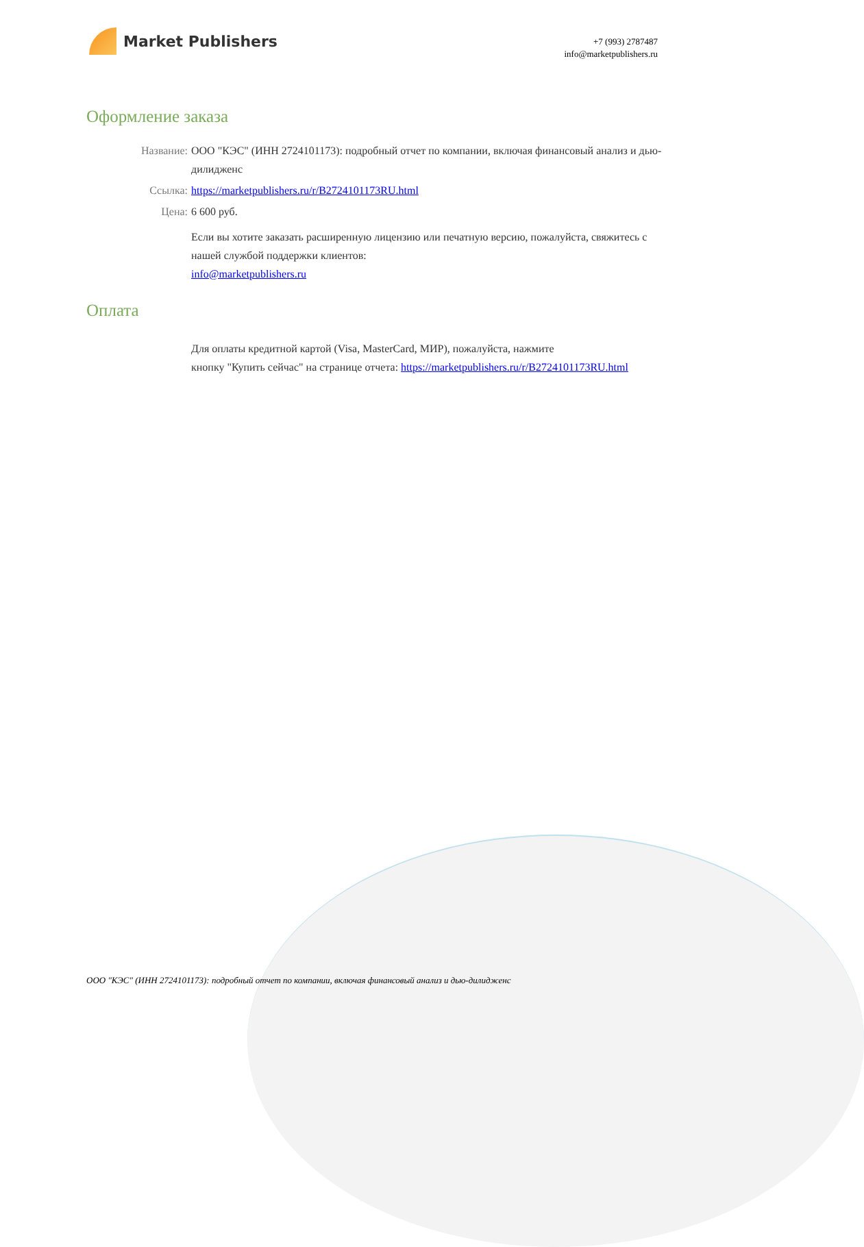Market Publishers
+7 (993) 2787487
info@marketpublishers.ru
Оформление заказа
Название: ООО "КЭС" (ИНН 2724101173): подробный отчет по компании, включая финансовый анализ и дью-дилидженс
Ссылка: https://marketpublishers.ru/r/B2724101173RU.html
Цена: 6 600 руб.
Если вы хотите заказать расширенную лицензию или печатную версию, пожалуйста, свяжитесь с нашей службой поддержки клиентов:
info@marketpublishers.ru
Оплата
Для оплаты кредитной картой (Visa, MasterCard, МИР), пожалуйста, нажмите
кнопку "Купить сейчас" на странице отчета: https://marketpublishers.ru/r/B2724101173RU.html
ООО "КЭС" (ИНН 2724101173): подробный отчет по компании, включая финансовый анализ и дью-дилидженс